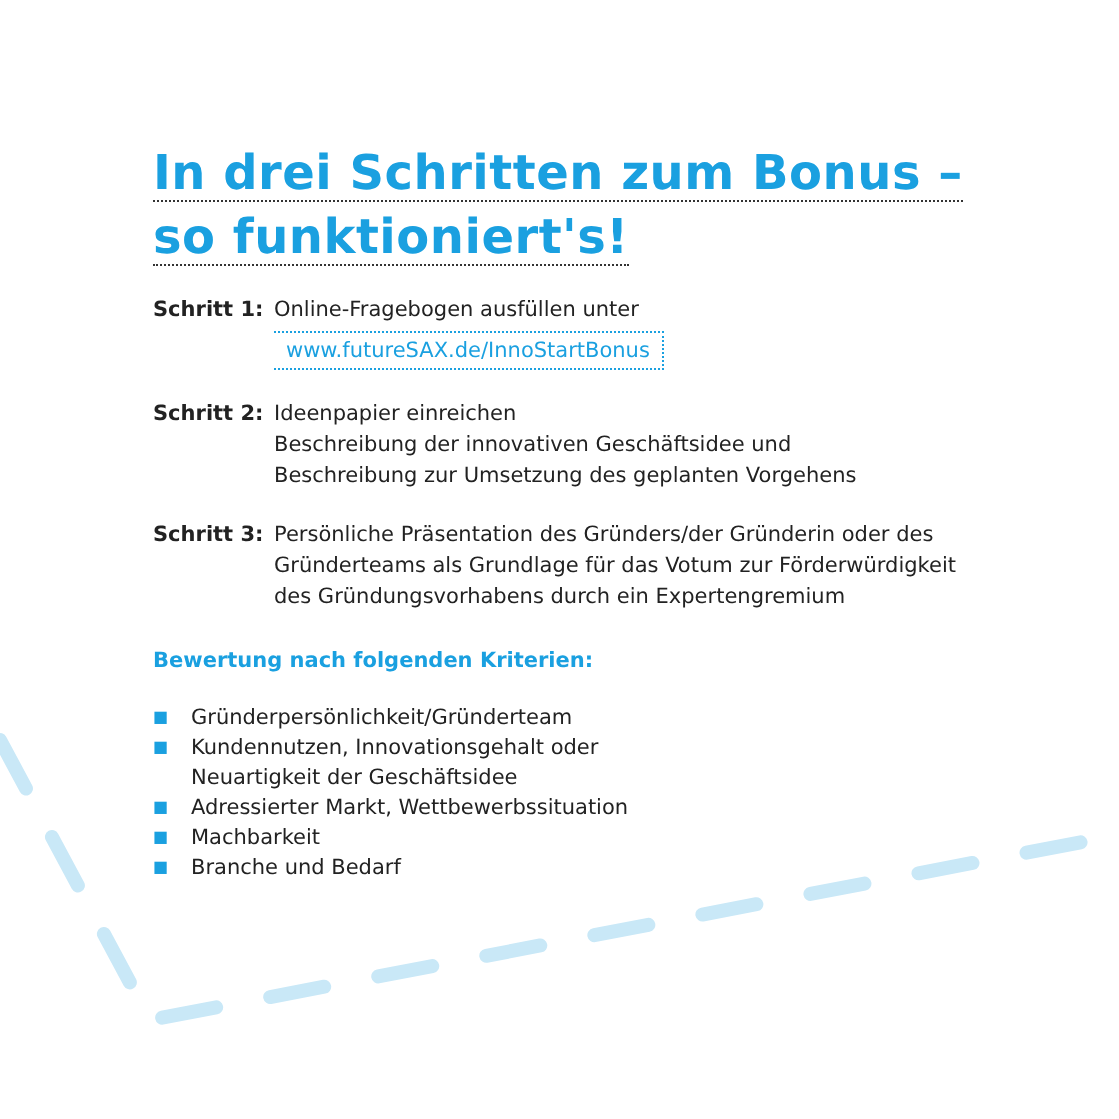In drei Schritten zum Bonus –
so funktioniert's!
Schritt 1:
Online-Fragebogen ausfüllen unter
www.futureSAX.de/InnoStartBonus
Schritt 2:
Ideenpapier einreichen
Beschreibung der innovativen Geschäftsidee und
Beschreibung zur Umsetzung des geplanten Vorgehens
Schritt 3:
Persönliche Präsentation des Gründers/der Gründerin oder des
Gründerteams als Grundlage für das Votum zur Förderwürdigkeit
des Gründungsvorhabens durch ein Expertengremium
Bewertung nach folgenden Kriterien:
■ Gründerpersönlichkeit/Gründerteam
■ Kundennutzen, Innovationsgehalt oder
Neuartigkeit der Geschäftsidee
■ Adressierter Markt, Wettbewerbssituation
■ Machbarkeit
■ Branche und Bedarf